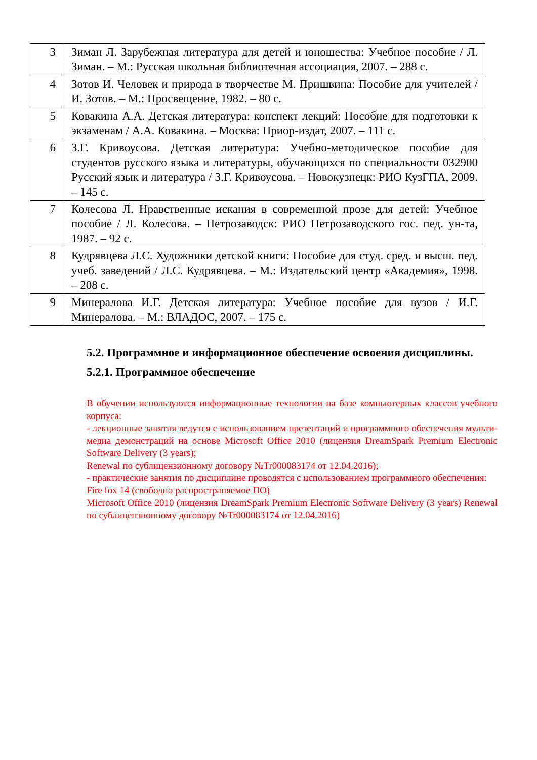| 3 | Зиман Л. Зарубежная литература для детей и юношества: Учебное пособие / Л. Зиман. – М.: Русская школьная библиотечная ассоциация, 2007. – 288 с. |
| 4 | Зотов И. Человек и природа в творчестве М. Пришвина: Пособие для учителей / И. Зотов. – М.: Просвещение, 1982. – 80 с. |
| 5 | Ковакина А.А. Детская литература: конспект лекций: Пособие для подготовки к экзаменам / А.А. Ковакина. – Москва: Приор-издат, 2007. – 111 с. |
| 6 | З.Г. Кривоусова. Детская литература: Учебно-методическое пособие для студентов русского языка и литературы, обучающихся по специальности 032900 Русский язык и литература / З.Г. Кривоусова. – Новокузнецк: РИО КузГПА, 2009. – 145 с. |
| 7 | Колесова Л. Нравственные искания в современной прозе для детей: Учебное пособие / Л. Колесова. – Петрозаводск: РИО Петрозаводского гос. пед. ун-та, 1987. – 92 с. |
| 8 | Кудрявцева Л.С. Художники детской книги: Пособие для студ. сред. и высш. пед. учеб. заведений / Л.С. Кудрявцева. – М.: Издательский центр «Академия», 1998. – 208 с. |
| 9 | Минералова И.Г. Детская литература: Учебное пособие для вузов / И.Г. Минералова. – М.: ВЛАДОС, 2007. – 175 с. |
5.2. Программное и информационное обеспечение освоения дисциплины.
5.2.1. Программное обеспечение
В обучении используются информационные технологии на базе компьютерных классов учебного корпуса:
- лекционные занятия ведутся с использованием презентаций и программного обеспечения мульти-медиа демонстраций на основе Microsoft Office 2010 (лицензия DreamSpark Premium Electronic Software Delivery (3 years);
Renewal по сублицензионному договору №Tr000083174 от 12.04.2016);
- практические занятия по дисциплине проводятся с использованием программного обеспечения:
Fire fox 14 (свободно распространяемое ПО)
Microsoft Office 2010 (лицензия DreamSpark Premium Electronic Software Delivery (3 years) Renewal по сублицензионному договору №Tr000083174 от 12.04.2016)